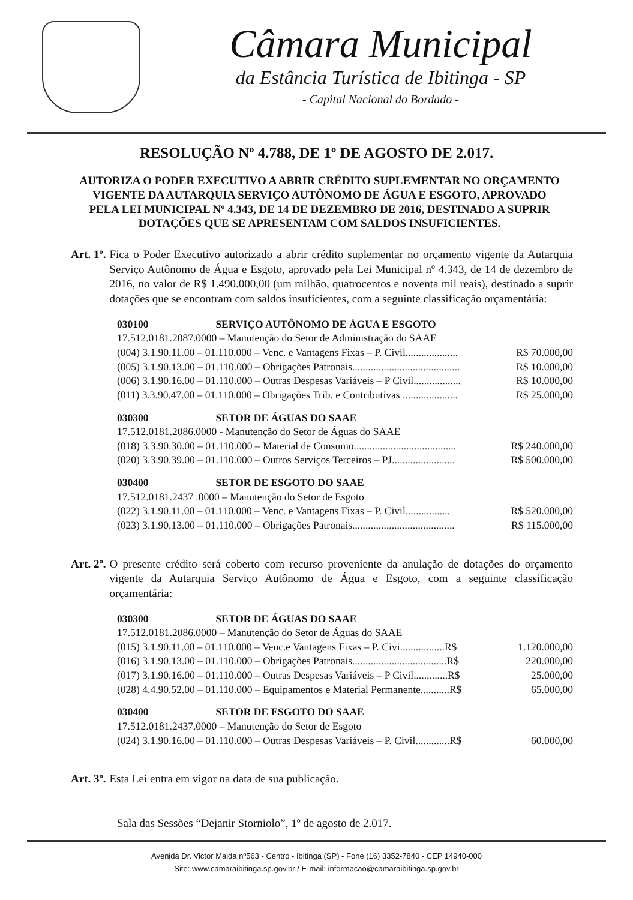Câmara Municipal
da Estância Turística de Ibitinga - SP
- Capital Nacional do Bordado -
RESOLUÇÃO Nº 4.788, DE 1º DE AGOSTO DE 2.017.
AUTORIZA O PODER EXECUTIVO A ABRIR CRÉDITO SUPLEMENTAR NO ORÇAMENTO VIGENTE DA AUTARQUIA SERVIÇO AUTÔNOMO DE ÁGUA E ESGOTO, APROVADO PELA LEI MUNICIPAL Nº 4.343, DE 14 DE DEZEMBRO DE 2016, DESTINADO A SUPRIR DOTAÇÕES QUE SE APRESENTAM COM SALDOS INSUFICIENTES.
Art. 1º. Fica o Poder Executivo autorizado a abrir crédito suplementar no orçamento vigente da Autarquia Serviço Autônomo de Água e Esgoto, aprovado pela Lei Municipal nº 4.343, de 14 de dezembro de 2016, no valor de R$ 1.490.000,00 (um milhão, quatrocentos e noventa mil reais), destinado a suprir dotações que se encontram com saldos insuficientes, com a seguinte classificação orçamentária:
030100 SERVIÇO AUTÔNOMO DE ÁGUA E ESGOTO
17.512.0181.2087.0000 – Manutenção do Setor de Administração do SAAE
(004) 3.1.90.11.00 – 01.110.000 – Venc. e Vantagens Fixas – P. Civil.................... R$ 70.000,00
(005) 3.1.90.13.00 – 01.110.000 – Obrigações Patronais......................................... R$ 10.000,00
(006) 3.1.90.16.00 – 01.110.000 – Outras Despesas Variáveis – P Civil.................. R$ 10.000,00
(011) 3.3.90.47.00 – 01.110.000 – Obrigações Trib. e Contributivas ..................... R$ 25.000,00
030300 SETOR DE ÁGUAS DO SAAE
17.512.0181.2086.0000 - Manutenção do Setor de Águas do SAAE
(018) 3.3.90.30.00 – 01.110.000 – Material de Consumo....................................... R$ 240.000,00
(020) 3.3.90.39.00 – 01.110.000 – Outros Serviços Terceiros – PJ........................ R$ 500.000,00
030400 SETOR DE ESGOTO DO SAAE
17.512.0181.2437 .0000 – Manutenção do Setor de Esgoto
(022) 3.1.90.11.00 – 01.110.000 – Venc. e Vantagens Fixas – P. Civil................. R$ 520.000,00
(023) 3.1.90.13.00 – 01.110.000 – Obrigações Patronais....................................... R$ 115.000,00
Art. 2º. O presente crédito será coberto com recurso proveniente da anulação de dotações do orçamento vigente da Autarquia Serviço Autônomo de Água e Esgoto, com a seguinte classificação orçamentária:
030300 SETOR DE ÁGUAS DO SAAE
17.512.0181.2086.0000 – Manutenção do Setor de Águas do SAAE
(015) 3.1.90.11.00 – 01.110.000 – Venc.e Vantagens Fixas – P. Civi.................R$ 1.120.000,00
(016) 3.1.90.13.00 – 01.110.000 – Obrigações Patronais....................................R$ 220.000,00
(017) 3.1.90.16.00 – 01.110.000 – Outras Despesas Variáveis – P Civil.............R$ 25.000,00
(028) 4.4.90.52.00 – 01.110.000 – Equipamentos e Material Permanente...........R$ 65.000,00
030400 SETOR DE ESGOTO DO SAAE
17.512.0181.2437.0000 – Manutenção do Setor de Esgoto
(024) 3.1.90.16.00 – 01.110.000 – Outras Despesas Variáveis – P. Civil.............R$ 60.000,00
Art. 3º. Esta Lei entra em vigor na data de sua publicação.
Sala das Sessões “Dejanir Storniolo”, 1º de agosto de 2.017.
Avenida Dr. Victor Maida nº563 - Centro - Ibitinga (SP) - Fone (16) 3352-7840 - CEP 14940-000
Site: www.camaraibitinga.sp.gov.br / E-mail: informacao@camaraibitinga.sp.gov.br